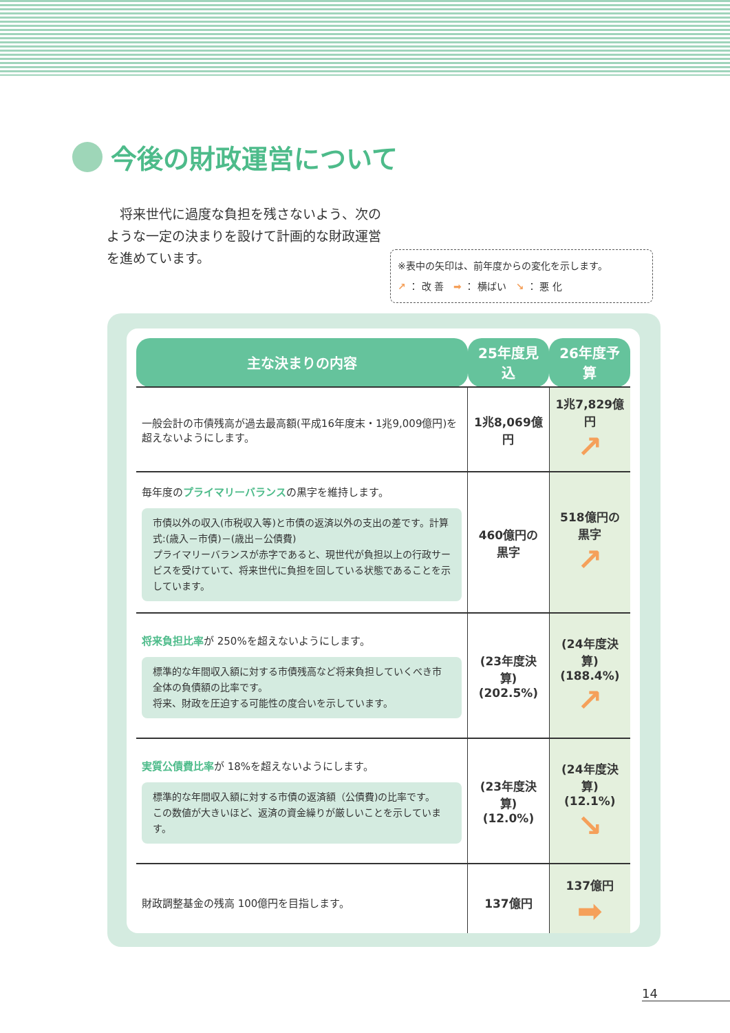今後の財政運営について
　将来世代に過度な負担を残さないよう、次のような一定の決まりを設けて計画的な財政運営を進めています。
※表中の矢印は、前年度からの変化を示します。
↗ ： 改 善　➡ ： 横ばい　↘ ： 悪 化
| 主な決まりの内容 | 25年度見込 | 26年度予算 |
| --- | --- | --- |
| 一般会計の市債残高が過去最高額(平成16年度末・1兆9,009億円)を超えないようにします。 | 1兆8,069億円 | 1兆7,829億円 ↗ |
| 毎年度の プライマリーバランス の黒字を維持します。 市債以外の収入(市税収入等)と市債の返済以外の支出の差です。計算式:(歳入－市債)－(歳出－公債費) プライマリーバランスが赤字であると、現世代が負担以上の行政サービスを受けていて、将来世代に負担を回している状態であることを示しています。 | 460億円の黒字 | 518億円の黒字 ↗ |
| 将来負担比率 が 250%を超えないようにします。 標準的な年間収入額に対する市債残高など将来負担していくべき市全体の負債額の比率です。 将来、財政を圧迫する可能性の度合いを示しています。 | (23年度決算) (202.5%) | (24年度決算) (188.4%) ↗ |
| 実質公債費比率 が 18%を超えないようにします。 標準的な年間収入額に対する市債の返済額（公債費)の比率です。 この数値が大きいほど、返済の資金繰りが厳しいことを示しています。 | (23年度決算) (12.0%) | (24年度決算) (12.1%) ↘ |
| 財政調整基金の残高 100億円を目指します。 | 137億円 | 137億円 ➡ |
14